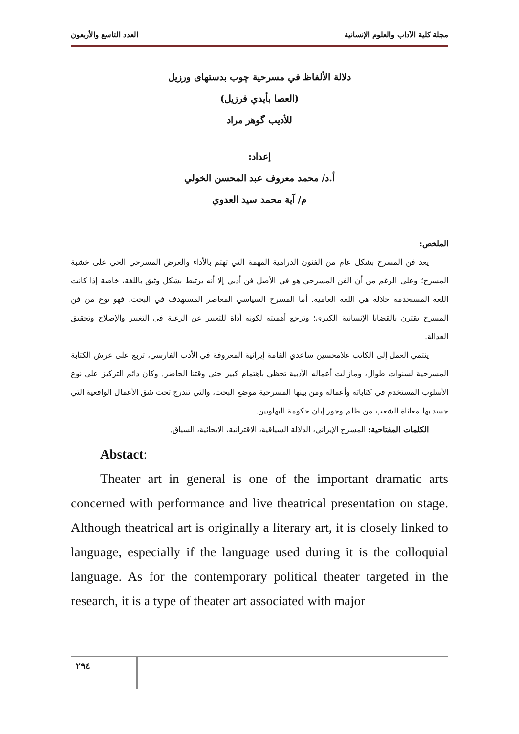مجلة كلية الآداب والعلوم الإنسانية العدد التاسع والأربعون
دلالة الألفاظ في مسرحية چوب بدستهاى ورزيل
(العصا بأيدي فرزيل)
للأديب گوهر مراد
إعداد:
أ.د/ محمد معروف عبد المحسن الخولي
م/ آية محمد سيد العدوي
الملخص:
يعد فن المسرح بشكل عام من الفنون الدرامية المهمة التي تهتم بالأداء والعرض المسرحي الحي على خشبة المسرح؛ وعلى الرغم من أن الفن المسرحي هو في الأصل فن أدبي إلا أنه يرتبط بشكل وثيق باللغة، خاصة إذا كانت اللغة المستخدمة خلاله هي اللغة العامية. أما المسرح السياسي المعاصر المستهدف في البحث، فهو نوع من فن المسرح يقترن بالقضايا الإنسانية الكبرى؛ وترجع أهميته لكونه أداة للتعبير عن الرغبة في التغيير والإصلاح وتحقيق العدالة.
ينتمي العمل إلى الكاتب غلامحسين ساعدي القامة إيرانية المعروفة في الأدب الفارسي، تربع على عرش الكتابة المسرحية لسنوات طوال، ومازالت أعماله الأدبية تحظى باهتمام كبير حتى وقتنا الحاضر. وكان دائم التركيز على نوع الأسلوب المستخدم في كتاباته وأعماله ومن بينها المسرحية موضع البحث، والتي تندرج تحت شق الأعمال الواقعية التي جسد بها معاناة الشعب من ظلم وجور إبان حكومة البهلويين.
الكلمات المفتاحية: المسرح الإيراني، الدلالة السياقية، الاقترانية، الايحائية، السياق.
Abstact:
Theater art in general is one of the important dramatic arts concerned with performance and live theatrical presentation on stage. Although theatrical art is originally a literary art, it is closely linked to language, especially if the language used during it is the colloquial language. As for the contemporary political theater targeted in the research, it is a type of theater art associated with major
٢٩٤